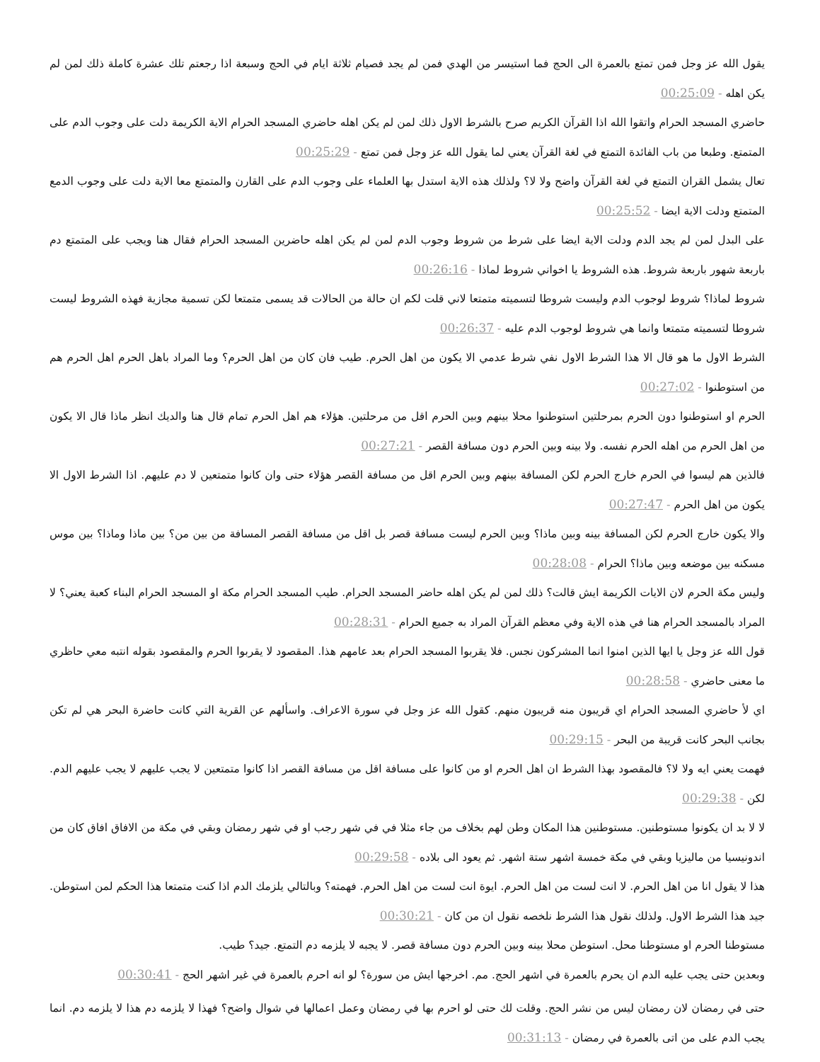يقول الله عز وجل فمن تمتع بالعمرة الى الحج فما استيسر من الهدي فمن لم يجد فصيام ثلاثة ايام في الحج وسبعة اذا رجعتم تلك عشرة كاملة ذلك لمن لم يكن اهله - 00:25:09
حاضري المسجد الحرام واتقوا الله اذا القرآن الكريم صرح بالشرط الاول ذلك لمن لم يكن اهله حاضري المسجد الحرام الاية الكريمة دلت على وجوب الدم على المتمتع. وطبعا من باب الفائدة التمتع في لغة القرآن يعني لما يقول الله عز وجل فمن تمتع - 00:25:29
تعال يشمل القران التمتع في لغة القرآن واضح ولا لا؟ ولذلك هذه الاية استدل بها العلماء على وجوب الدم على القارن والمتمتع معا الاية دلت على وجوب الدمع المتمتع ودلت الاية ايضا - 00:25:52
على البدل لمن لم يجد الدم ودلت الاية ايضا على شرط من شروط وجوب الدم لمن لم يكن اهله حاضرين المسجد الحرام فقال هنا ويجب على المتمتع دم باربعة شهور باربعة شروط. هذه الشروط يا اخواني شروط لماذا - 00:26:16
شروط لماذا؟ شروط لوجوب الدم وليست شروطا لتسميته متمتعا لاني قلت لكم ان حالة من الحالات قد يسمى متمتعا لكن تسمية مجازية فهذه الشروط ليست شروطا لتسميته متمتعا وانما هي شروط لوجوب الدم عليه - 00:26:37
الشرط الاول ما هو قال الا هذا الشرط الاول نفي شرط عدمي الا يكون من اهل الحرم. طيب فان كان من اهل الحرم؟ وما المراد باهل الحرم اهل الحرم هم من استوطنوا - 00:27:02
الحرم او استوطنوا دون الحرم بمرحلتين استوطنوا محلا بينهم وبين الحرم اقل من مرحلتين. هؤلاء هم اهل الحرم تمام قال هنا والديك انظر ماذا قال الا يكون من اهل الحرم من اهله الحرم نفسه. ولا بينه وبين الحرم دون مسافة القصر - 00:27:21
فالذين هم ليسوا في الحرم خارج الحرم لكن المسافة بينهم وبين الحرم اقل من مسافة القصر هؤلاء حتى وان كانوا متمتعين لا دم عليهم. اذا الشرط الاول الا يكون من اهل الحرم - 00:27:47
والا يكون خارج الحرم لكن المسافة بينه وبين ماذا؟ وبين الحرم ليست مسافة قصر بل اقل من مسافة القصر المسافة من بين من؟ بين ماذا وماذا؟ بين موس مسكنه بين موضعه وبين ماذا؟ الحرام - 00:28:08
وليس مكة الحرم لان الايات الكريمة ايش قالت؟ ذلك لمن لم يكن اهله حاضر المسجد الحرام. طيب المسجد الحرام مكة او المسجد الحرام البناء كعبة يعني؟ لا المراد بالمسجد الحرام هنا في هذه الاية وفي معظم القرآن المراد به جميع الحرام - 00:28:31
قول الله عز وجل يا ايها الذين امنوا انما المشركون نجس. فلا يقربوا المسجد الحرام بعد عامهم هذا. المقصود لا يقربوا الحرم والمقصود بقوله انتبه معي حاظري ما معنى حاضري - 00:28:58
اي لأ حاضري المسجد الحرام اي قريبون منه قريبون منهم. كقول الله عز وجل في سورة الاعراف. واسألهم عن القرية التي كانت حاضرة البحر هي لم تكن بجانب البحر كانت قريبة من البحر - 00:29:15
فهمت يعني ايه ولا لا؟ فالمقصود بهذا الشرط ان اهل الحرم او من كانوا على مسافة اقل من مسافة القصر اذا كانوا متمتعين لا يجب عليهم لا يجب عليهم الدم. لكن - 00:29:38
لا لا بد ان يكونوا مستوطنين. مستوطنين هذا المكان وطن لهم بخلاف من جاء مثلا في في شهر رجب او في شهر رمضان وبقي في مكة من الافاق افاق كان من اندونيسيا من ماليزيا وبقي في مكة خمسة اشهر ستة اشهر. ثم يعود الى بلاده - 00:29:58
هذا لا يقول انا من اهل الحرم. لا انت لست من اهل الحرم. ايوة انت لست من اهل الحرم. فهمته؟ وبالتالي يلزمك الدم اذا كنت متمتعا هذا الحكم لمن استوطن. جيد هذا الشرط الاول. ولذلك نقول هذا الشرط نلخصه نقول ان من كان - 00:30:21
مستوطنا الحرم او مستوطنا محل. استوطن محلا بينه وبين الحرم دون مسافة قصر. لا يجبه لا يلزمه دم التمتع. جيد؟ طيب.
وبعدين حتى يجب عليه الدم ان يحرم بالعمرة في اشهر الحج. مم. اخرجها ايش من سورة؟ لو انه احرم بالعمرة في غير اشهر الحج - 00:30:41
حتى في رمضان لان رمضان ليس من نشر الحج. وقلت لك حتى لو احرم بها في رمضان وعمل اعمالها في شوال واضح؟ فهذا لا يلزمه دم هذا لا يلزمه دم. انما يجب الدم على من اتى بالعمرة في رمضان - 00:31:13